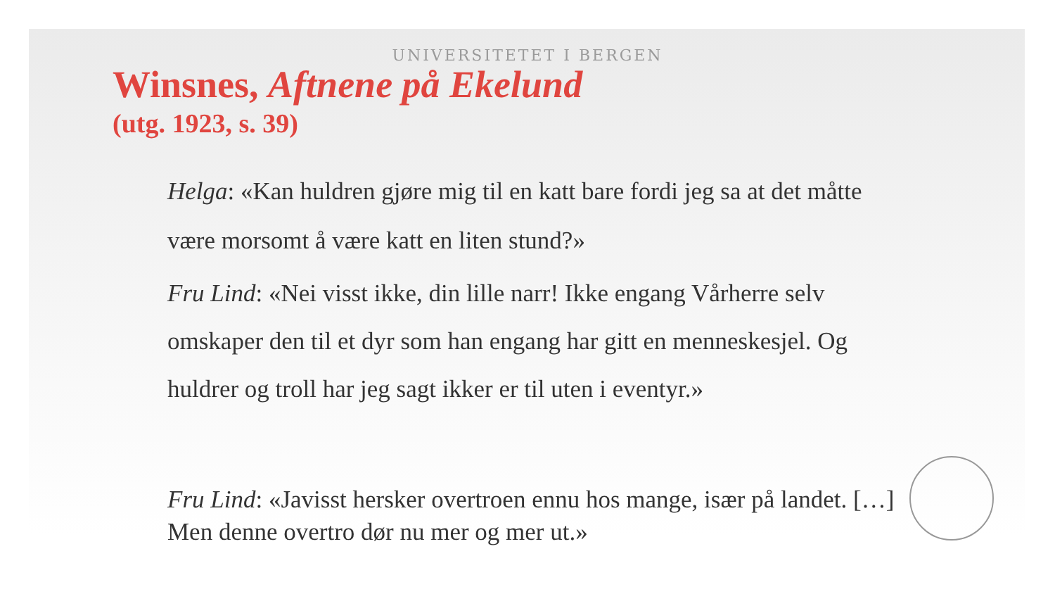UNIVERSITETET I BERGEN
Winsnes, Aftnene på Ekelund
(utg. 1923, s. 39)
Helga: «Kan huldren gjøre mig til en katt bare fordi jeg sa at det måtte være morsomt å være katt en liten stund?»
Fru Lind: «Nei visst ikke, din lille narr! Ikke engang Vårherre selv omskaper den til et dyr som han engang har gitt en menneskesjel. Og huldrer og troll har jeg sagt ikker er til uten i eventyr.»
Fru Lind: «Javisst hersker overtroen ennu hos mange, især på landet. […] Men denne overtro dør nu mer og mer ut.»